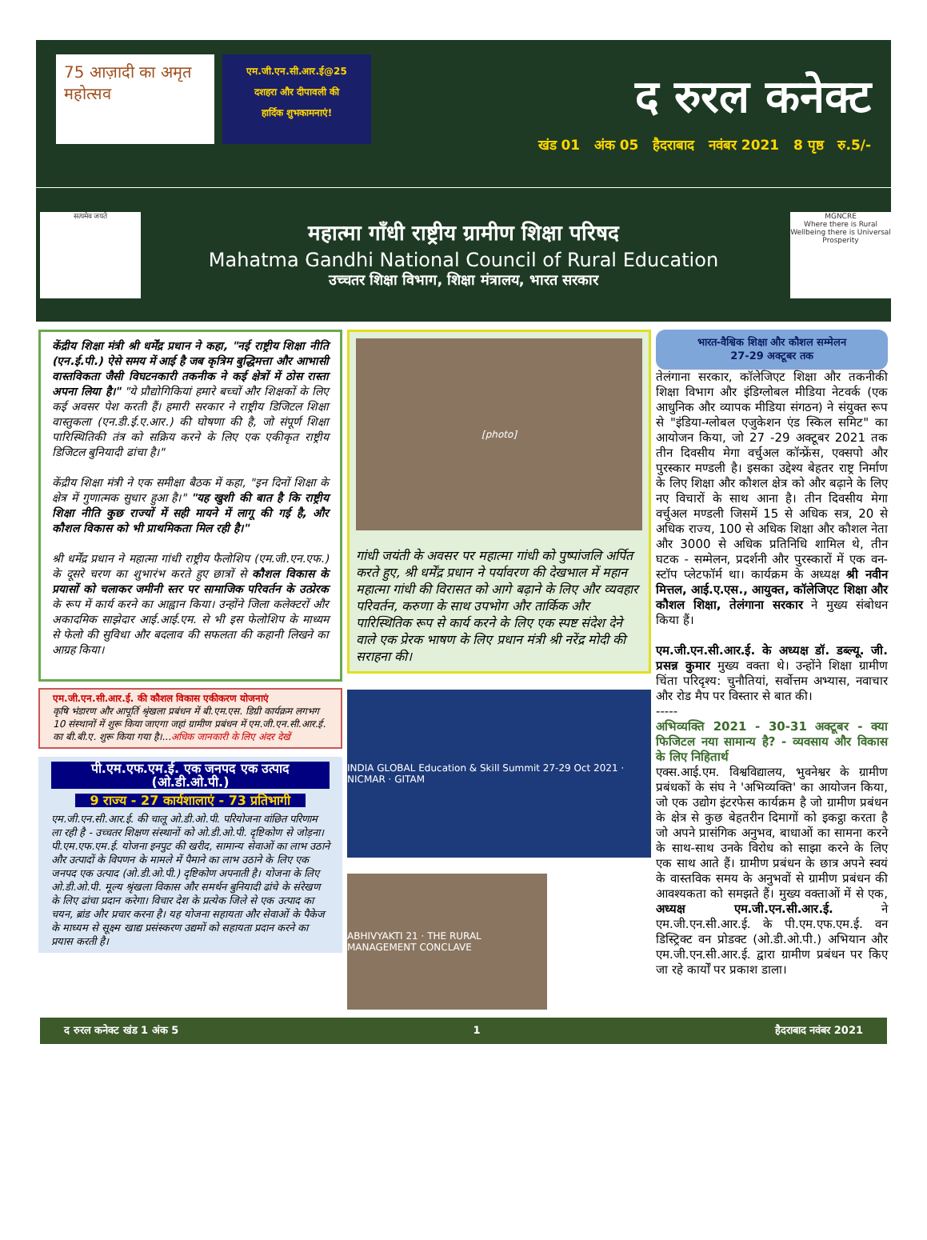75 आज़ादी का अमृत महोत्सव
एम.जी.एन.सी.आर.ई@25
दशहरा और दीपावली की
हार्दिक शुभकामनाएं!
द रुरल कनेक्ट
खंड 01 अंक 05 हैदराबाद नवंबर 2021 8 पृष्ठ रु.5/-
सत्यमेव जयते
महात्मा गाँधी राष्ट्रीय ग्रामीण शिक्षा परिषद
Mahatma Gandhi National Council of Rural Education
उच्चतर शिक्षा विभाग, शिक्षा मंत्रालय, भारत सरकार
MGNCRE
Where there is Rural Wellbeing there is Universal Prosperity
केंद्रीय शिक्षा मंत्री श्री धर्मेंद्र प्रधान ने कहा, "नई राष्ट्रीय शिक्षा नीति (एन.ई.पी.) ऐसे समय में आई है जब कृत्रिम बुद्धिमत्ता और आभासी वास्तविकता जैसी विघटनकारी तकनीक ने कई क्षेत्रों में ठोस रास्ता अपना लिया है।" "ये प्रौद्योगिकियां हमारे बच्चों और शिक्षकों के लिए कई अवसर पेश करती हैं। हमारी सरकार ने राष्ट्रीय डिजिटल शिक्षा वास्तुकला (एन.डी.ई.ए.आर.) की घोषणा की है, जो संपूर्ण शिक्षा पारिस्थितिकी तंत्र को सक्रिय करने के लिए एक एकीकृत राष्ट्रीय डिजिटल बुनियादी ढांचा है।"
केंद्रीय शिक्षा मंत्री ने एक समीक्षा बैठक में कहा, "इन दिनों शिक्षा के क्षेत्र में गुणात्मक सुधार हुआ है।" "यह खुशी की बात है कि राष्ट्रीय शिक्षा नीति कुछ राज्यों में सही मायने में लागू की गई है, और कौशल विकास को भी प्राथमिकता मिल रही है।"
श्री धर्मेंद्र प्रधान ने महात्मा गांधी राष्ट्रीय फैलोशिप (एम.जी.एन.एफ.) के दूसरे चरण का शुभारंभ करते हुए छात्रों से कौशल विकास के प्रयासों को चलाकर जमीनी स्तर पर सामाजिक परिवर्तन के उत्प्रेरक के रूप में कार्य करने का आह्वान किया। उन्होंने जिला कलेक्टरों और अकादमिक साझेदार आई.आई.एम. से भी इस फेलोशिप के माध्यम से फेलो की सुविधा और बदलाव की सफलता की कहानी लिखने का आग्रह किया।
एम.जी.एन.सी.आर.ई. की कौशल विकास एकीकरण योजनाएं
कृषि भंडारण और आपूर्ति श्रृंखला प्रबंधन में बी.एम.एस. डिग्री कार्यक्रम लगभग 10 संस्थानों में शुरू किया जाएगा जहां ग्रामीण प्रबंधन में एम.जी.एन.सी.आर.ई. का बी.बी.ए. शुरू किया गया है।...अधिक जानकारी के लिए अंदर देखें
पी.एम.एफ.एम.ई. एक जनपद एक उत्पाद (ओ.डी.ओ.पी.)
9 राज्य - 27 कार्यशालाएं - 73 प्रतिभागी
एम.जी.एन.सी.आर.ई. की चालू ओ.डी.ओ.पी. परियोजना वांछित परिणाम ला रही है - उच्चतर शिक्षण संस्थानों को ओ.डी.ओ.पी. दृष्टिकोण से जोड़ना। पी.एम.एफ.एम.ई. योजना इनपुट की खरीद, सामान्य सेवाओं का लाभ उठाने और उत्पादों के विपणन के मामले में पैमाने का लाभ उठाने के लिए एक जनपद एक उत्पाद (ओ.डी.ओ.पी.) दृष्टिकोण अपनाती है। योजना के लिए ओ.डी.ओ.पी. मूल्य श्रृंखला विकास और समर्थन बुनियादी ढांचे के संरेखण के लिए ढांचा प्रदान करेगा। विचार देश के प्रत्येक जिले से एक उत्पाद का चयन, ब्रांड और प्रचार करना है। यह योजना सहायता और सेवाओं के पैकेज के माध्यम से सूक्ष्म खाद्य प्रसंस्करण उद्यमों को सहायता प्रदान करने का प्रयास करती है।
[photo]
गांधी जयंती के अवसर पर महात्मा गांधी को पुष्पांजलि अर्पित करते हुए, श्री धर्मेंद्र प्रधान ने पर्यावरण की देखभाल में महान महात्मा गांधी की विरासत को आगे बढ़ाने के लिए और व्यवहार परिवर्तन, करुणा के साथ उपभोग और तार्किक और पारिस्थितिक रूप से कार्य करने के लिए एक स्पष्ट संदेश देने वाले एक प्रेरक भाषण के लिए प्रधान मंत्री श्री नरेंद्र मोदी की सराहना की।
INDIA GLOBAL Education & Skill Summit 27-29 Oct 2021 · NICMAR · GITAM
ABHIVYAKTI 21 · THE RURAL MANAGEMENT CONCLAVE
भारत-वैश्विक शिक्षा और कौशल सम्मेलन
27-29 अक्टूबर तक
तेलंगाना सरकार, कॉलेजिएट शिक्षा और तकनीकी शिक्षा विभाग और इंडिग्लोबल मीडिया नेटवर्क (एक आधुनिक और व्यापक मीडिया संगठन) ने संयुक्त रूप से "इंडिया-ग्लोबल एजुकेशन एंड स्किल समिट" का आयोजन किया, जो 27 -29 अक्टूबर 2021 तक तीन दिवसीय मेगा वर्चुअल कॉन्फ्रेंस, एक्सपो और पुरस्कार मण्डली है। इसका उद्देश्य बेहतर राष्ट्र निर्माण के लिए शिक्षा और कौशल क्षेत्र को और बढ़ाने के लिए नए विचारों के साथ आना है। तीन दिवसीय मेगा वर्चुअल मण्डली जिसमें 15 से अधिक सत्र, 20 से अधिक राज्य, 100 से अधिक शिक्षा और कौशल नेता और 3000 से अधिक प्रतिनिधि शामिल थे, तीन घटक - सम्मेलन, प्रदर्शनी और पुरस्कारों में एक वन-स्टॉप प्लेटफॉर्म था। कार्यक्रम के अध्यक्ष श्री नवीन मित्तल, आई.ए.एस., आयुक्त, कॉलेजिएट शिक्षा और कौशल शिक्षा, तेलंगाना सरकार ने मुख्य संबोधन किया हैं।
एम.जी.एन.सी.आर.ई. के अध्यक्ष डॉ. डब्ल्यू. जी. प्रसन्न कुमार मुख्य वक्ता थे। उन्होंने शिक्षा ग्रामीण चिंता परिदृश्य: चुनौतियां, सर्वोत्तम अभ्यास, नवाचार और रोड मैप पर विस्तार से बात की।
-----
अभिव्यक्ति 2021 - 30-31 अक्टूबर - क्या फिजिटल नया सामान्य है? - व्यवसाय और विकास के लिए निहितार्थ
एक्स.आई.एम. विश्वविद्यालय, भुवनेश्वर के ग्रामीण प्रबंधकों के संघ ने 'अभिव्यक्ति' का आयोजन किया, जो एक उद्योग इंटरफेस कार्यक्रम है जो ग्रामीण प्रबंधन के क्षेत्र से कुछ बेहतरीन दिमागों को इकट्ठा करता है जो अपने प्रासंगिक अनुभव, बाधाओं का सामना करने के साथ-साथ उनके विरोध को साझा करने के लिए एक साथ आते हैं। ग्रामीण प्रबंधन के छात्र अपने स्वयं के वास्तविक समय के अनुभवों से ग्रामीण प्रबंधन की आवश्यकता को समझते हैं। मुख्य वक्ताओं में से एक, अध्यक्ष एम.जी.एन.सी.आर.ई. ने एम.जी.एन.सी.आर.ई. के पी.एम.एफ.एम.ई. वन डिस्ट्रिक्ट वन प्रोडक्ट (ओ.डी.ओ.पी.) अभियान और एम.जी.एन.सी.आर.ई. द्वारा ग्रामीण प्रबंधन पर किए जा रहे कार्यों पर प्रकाश डाला।
द रुरल कनेक्ट खंड 1 अंक 5 1 हैदराबाद नवंबर 2021